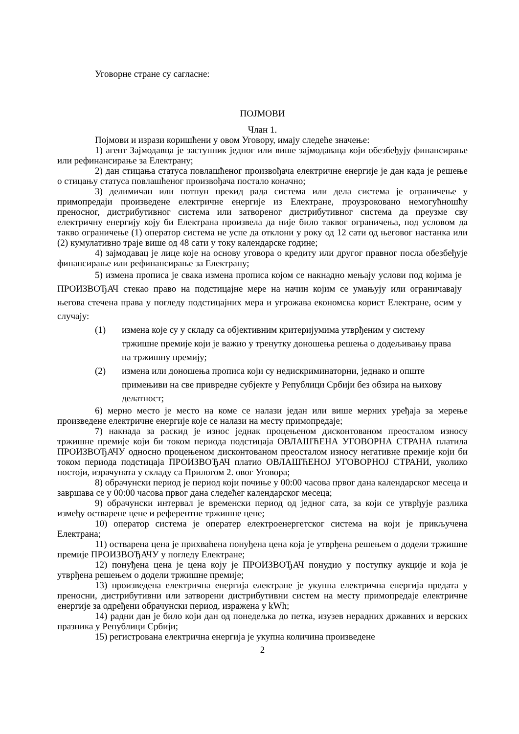Уговорне стране су сагласне:
ПОЈМОВИ
Члан 1.
Појмови и изрази коришћени у овом Уговору, имају следеће значење:
1) агент Зајмодавца је заступник једног или више зајмодаваца који обезбеђују финансирање или рефинансирање за Електрану;
2) дан стицања статуса повлашћеног произвођача електричне енергије је дан када је решење о стицању статуса повлашћеног произвођача постало коначно;
3) делимичан или потпун прекид рада система или дела система је ограничење у примопредаји произведене електричне енергије из Електране, проузроковано немогућношћу преносног, дистрибутивног система или затвореног дистрибутивног система да преузме сву електричну енергију коју би Електрана произвела да није било таквог ограничења, под условом да такво ограничење (1) оператор система не успе да отклони у року од 12 сати од његовог настанка или (2) кумулативно траје више од 48 сати у току календарске године;
4) зајмодавац је лице које на основу уговора о кредиту или другог правног посла обезбеђује финансирање или рефинансирање за Електрану;
5) измена прописа је свака измена прописа којом се накнадно мењају услови под којима је ПРОИЗВОЂАЧ стекао право на подстицајне мере на начин којим се умањују или ограничавају његова стечена права у погледу подстицајних мера и угрожава економска корист Електране, осим у случају:
(1) измена које су у складу са објективним критеријумима утврђеним у систему тржишне премије који је важио у тренутку доношења решења о додељивању права на тржишну премију;
(2) измена или доношења прописа који су недискриминаторни, једнако и опште примењиви на све привредне субјекте у Републици Србији без обзира на њихову делатност;
6) мерно место је место на коме се налази један или више мерних уређаја за мерење произведене електричне енергије које се налази на месту примопредаје;
7) накнада за раскид је износ једнак процењеном дисконтованом преосталом износу тржишне премије који би током периода подстицаја ОВЛАШЋЕНА УГОВОРНА СТРАНА платила ПРОИЗВОЂАЧУ односно процењеном дисконтованом преосталом износу негативне премије који би током периода подстицаја ПРОИЗВОЂАЧ платио ОВЛАШЋЕНОЈ УГОВОРНОЈ СТРАНИ, уколико постоји, израчуната у складу са Прилогом 2. овог Уговора;
8) обрачунски период је период који почиње у 00:00 часова првог дана календарског месеца и завршава се у 00:00 часова првог дана следећег календарског месеца;
9) обрачунски интервал је временски период од једног сата, за који се утврђује разлика између остварене цене и референтне тржишне цене;
10) оператор система је оператер електроенергетског система на који је прикључена Електрана;
11) остварена цена је прихваћена понуђена цена која је утврђена решењем о додели тржишне премије ПРОИЗВОЂАЧУ у погледу Електране;
12) понуђена цена је цена коју је ПРОИЗВОЂАЧ понудио у поступку аукције и која је утврђена решењем о додели тржишне премије;
13) произведена електрична енергија електране је укупна електрична енергија предата у преносни, дистрибутивни или затворени дистрибутивни систем на месту примопредаје електричне енергије за одређени обрачунски период, изражена у kWh;
14) радни дан је било који дан од понедељка до петка, изузев нерадних државних и верских празника у Републици Србији;
15) регистрована електрична енергија је укупна количина произведене
2